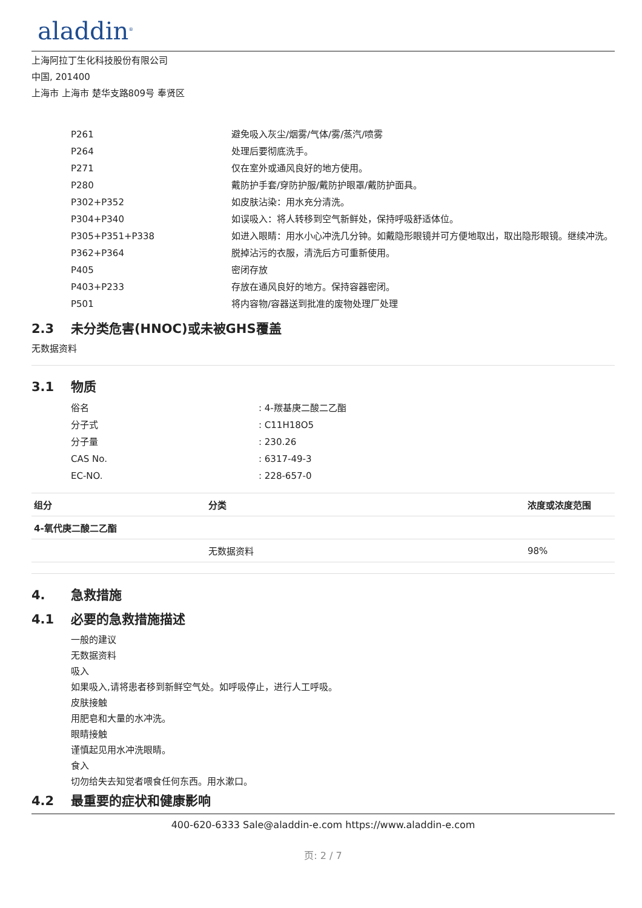aladdin<sup>®</sup>
上海阿拉丁生化科技股份有限公司
中国, 201400
上海市 上海市 楚华支路809号 奉贤区
| P261 | 避免吸入灰尘/烟雾/气体/雾/蒸汽/喷雾 |
| P264 | 处理后要彻底洗手。 |
| P271 | 仅在室外或通风良好的地方使用。 |
| P280 | 戴防护手套/穿防护服/戴防护眼罩/戴防护面具。 |
| P302+P352 | 如皮肤沾染：用水充分清洗。 |
| P304+P340 | 如误吸入：将人转移到空气新鲜处，保持呼吸舒适体位。 |
| P305+P351+P338 | 如进入眼睛：用水小心冲洗几分钟。如戴隐形眼镜并可方便地取出，取出隐形眼镜。继续冲洗。 |
| P362+P364 | 脱掉沾污的衣服，清洗后方可重新使用。 |
| P405 | 密闭存放 |
| P403+P233 | 存放在通风良好的地方。保持容器密闭。 |
| P501 | 将内容物/容器送到批准的废物处理厂处理 |
2.3 未分类危害(HNOC)或未被GHS覆盖
无数据资料
3.1 物质
| 俗名 | : 4-羰基庚二酸二乙酯 |
| 分子式 | : C11H18O5 |
| 分子量 | : 230.26 |
| CAS No. | : 6317-49-3 |
| EC-NO. | : 228-657-0 |
| 组分 | 分类 | 浓度或浓度范围 |
| --- | --- | --- |
| 4-氧代庚二酸二乙酯 | | |
| | 无数据资料 | 98% |
4. 急救措施
4.1 必要的急救措施描述
一般的建议
无数据资料
吸入
如果吸入,请将患者移到新鲜空气处。如呼吸停止，进行人工呼吸。
皮肤接触
用肥皂和大量的水冲洗。
眼睛接触
谨慎起见用水冲洗眼睛。
食入
切勿给失去知觉者喂食任何东西。用水漱口。
4.2 最重要的症状和健康影响
400-620-6333 Sale@aladdin-e.com https://www.aladdin-e.com
页: 2 / 7